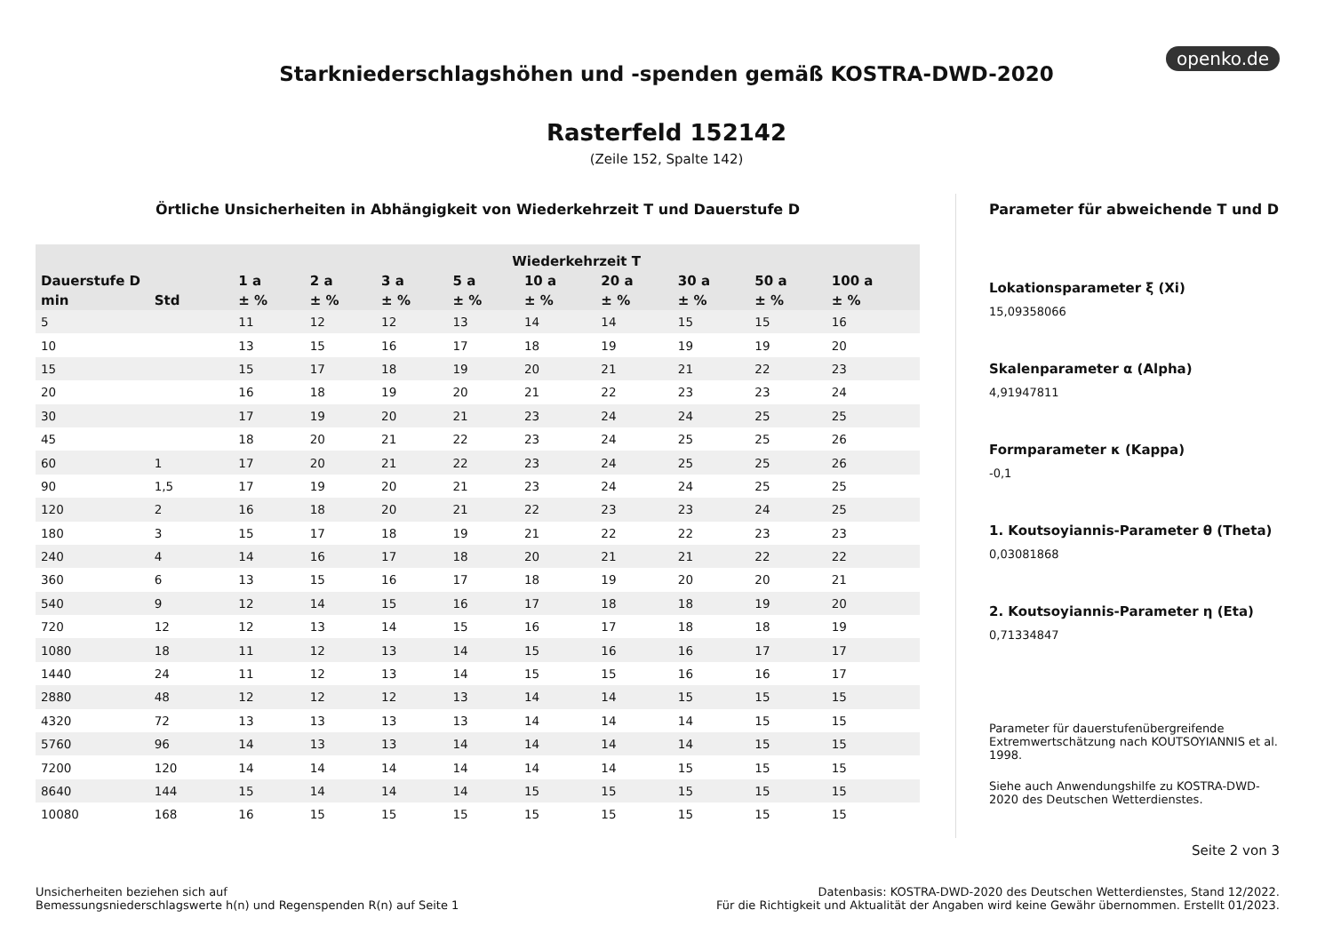openko.de
Starkniederschlagshöhen und -spenden gemäß KOSTRA-DWD-2020
Rasterfeld 152142
(Zeile 152, Spalte 142)
Örtliche Unsicherheiten in Abhängigkeit von Wiederkehrzeit T und Dauerstufe D
| | | Wiederkehrzeit T | | | | | | | | |
| --- | --- | --- | --- | --- | --- | --- | --- | --- | --- | --- |
| Dauerstufe D | | 1 a | 2 a | 3 a | 5 a | 10 a | 20 a | 30 a | 50 a | 100 a |
| min | Std | ± % | ± % | ± % | ± % | ± % | ± % | ± % | ± % | ± % |
| 5 | | 11 | 12 | 12 | 13 | 14 | 14 | 15 | 15 | 16 |
| 10 | | 13 | 15 | 16 | 17 | 18 | 19 | 19 | 19 | 20 |
| 15 | | 15 | 17 | 18 | 19 | 20 | 21 | 21 | 22 | 23 |
| 20 | | 16 | 18 | 19 | 20 | 21 | 22 | 23 | 23 | 24 |
| 30 | | 17 | 19 | 20 | 21 | 23 | 24 | 24 | 25 | 25 |
| 45 | | 18 | 20 | 21 | 22 | 23 | 24 | 25 | 25 | 26 |
| 60 | 1 | 17 | 20 | 21 | 22 | 23 | 24 | 25 | 25 | 26 |
| 90 | 1,5 | 17 | 19 | 20 | 21 | 23 | 24 | 24 | 25 | 25 |
| 120 | 2 | 16 | 18 | 20 | 21 | 22 | 23 | 23 | 24 | 25 |
| 180 | 3 | 15 | 17 | 18 | 19 | 21 | 22 | 22 | 23 | 23 |
| 240 | 4 | 14 | 16 | 17 | 18 | 20 | 21 | 21 | 22 | 22 |
| 360 | 6 | 13 | 15 | 16 | 17 | 18 | 19 | 20 | 20 | 21 |
| 540 | 9 | 12 | 14 | 15 | 16 | 17 | 18 | 18 | 19 | 20 |
| 720 | 12 | 12 | 13 | 14 | 15 | 16 | 17 | 18 | 18 | 19 |
| 1080 | 18 | 11 | 12 | 13 | 14 | 15 | 16 | 16 | 17 | 17 |
| 1440 | 24 | 11 | 12 | 13 | 14 | 15 | 15 | 16 | 16 | 17 |
| 2880 | 48 | 12 | 12 | 12 | 13 | 14 | 14 | 15 | 15 | 15 |
| 4320 | 72 | 13 | 13 | 13 | 13 | 14 | 14 | 14 | 15 | 15 |
| 5760 | 96 | 14 | 13 | 13 | 14 | 14 | 14 | 14 | 15 | 15 |
| 7200 | 120 | 14 | 14 | 14 | 14 | 14 | 14 | 15 | 15 | 15 |
| 8640 | 144 | 15 | 14 | 14 | 14 | 15 | 15 | 15 | 15 | 15 |
| 10080 | 168 | 16 | 15 | 15 | 15 | 15 | 15 | 15 | 15 | 15 |
Parameter für abweichende T und D
Lokationsparameter ξ (Xi)
15,09358066
Skalenparameter α (Alpha)
4,91947811
Formparameter κ (Kappa)
-0,1
1. Koutsoyiannis-Parameter θ (Theta)
0,03081868
2. Koutsoyiannis-Parameter η (Eta)
0,71334847
Parameter für dauerstufenübergreifende Extremwertschätzung nach KOUTSOYIANNIS et al. 1998.
Siehe auch Anwendungshilfe zu KOSTRA-DWD-2020 des Deutschen Wetterdienstes.
Seite 2 von 3
Unsicherheiten beziehen sich auf
Bemessungsniederschlagswerte h(n) und Regenspenden R(n) auf Seite 1
Datenbasis: KOSTRA-DWD-2020 des Deutschen Wetterdienstes, Stand 12/2022.
Für die Richtigkeit und Aktualität der Angaben wird keine Gewähr übernommen. Erstellt 01/2023.